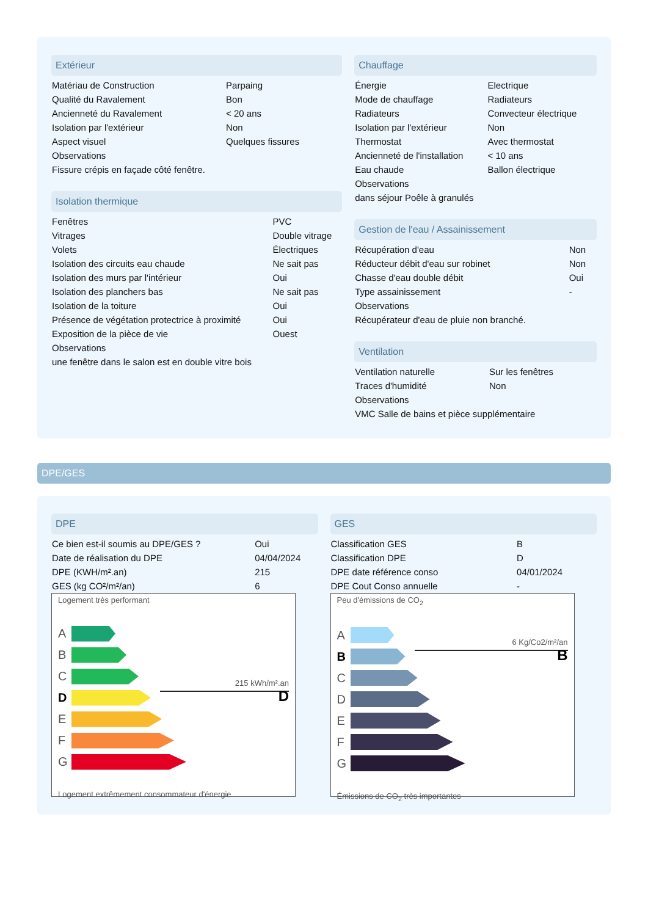Extérieur
| Matériau de Construction | Parpaing |
| Qualité du Ravalement | Bon |
| Ancienneté du Ravalement | < 20 ans |
| Isolation par l'extérieur | Non |
| Aspect visuel | Quelques fissures |
| Observations | |
| Fissure crépis en façade côté fenêtre. | |
Isolation thermique
| Fenêtres | PVC |
| Vitrages | Double vitrage |
| Volets | Électriques |
| Isolation des circuits eau chaude | Ne sait pas |
| Isolation des murs par l'intérieur | Oui |
| Isolation des planchers bas | Ne sait pas |
| Isolation de la toiture | Oui |
| Présence de végétation protectrice à proximité | Oui |
| Exposition de la pièce de vie | Ouest |
| Observations | |
| une fenêtre dans le salon est en double vitre bois | |
Chauffage
| Énergie | Electrique |
| Mode de chauffage | Radiateurs |
| Radiateurs | Convecteur électrique |
| Isolation par l'extérieur | Non |
| Thermostat | Avec thermostat |
| Ancienneté de l'installation | < 10 ans |
| Eau chaude | Ballon électrique |
| Observations | |
| dans séjour Poêle à granulés | |
Gestion de l'eau / Assainissement
| Récupération d'eau | Non |
| Réducteur débit d'eau sur robinet | Non |
| Chasse d'eau double débit | Oui |
| Type assainissement | - |
| Observations | |
| Récupérateur d'eau de pluie non branché. | |
Ventilation
| Ventilation naturelle | Sur les fenêtres |
| Traces d'humidité | Non |
| Observations | |
| VMC Salle de bains et pièce supplémentaire | |
DPE/GES
DPE
| Ce bien est-il soumis au DPE/GES ? | Oui |
| Date de réalisation du DPE | 04/04/2024 |
| DPE (KWH/m².an) | 215 |
| GES (kg CO²/m²/an) | 6 |
Logement très performant
A
B
C
D
215 kWh/m².an
D
E
F
G
Logement extrêmement consommateur d'énergie
GES
| Classification GES | B |
| Classification DPE | D |
| DPE date référence conso | 04/01/2024 |
| DPE Cout Conso annuelle | - |
Peu d'émissions de CO<sub>2</sub>
A
B
6 Kg/Co2/m²/an
B
C
D
E
F
G
Émissions de CO<sub>2</sub> très importantes